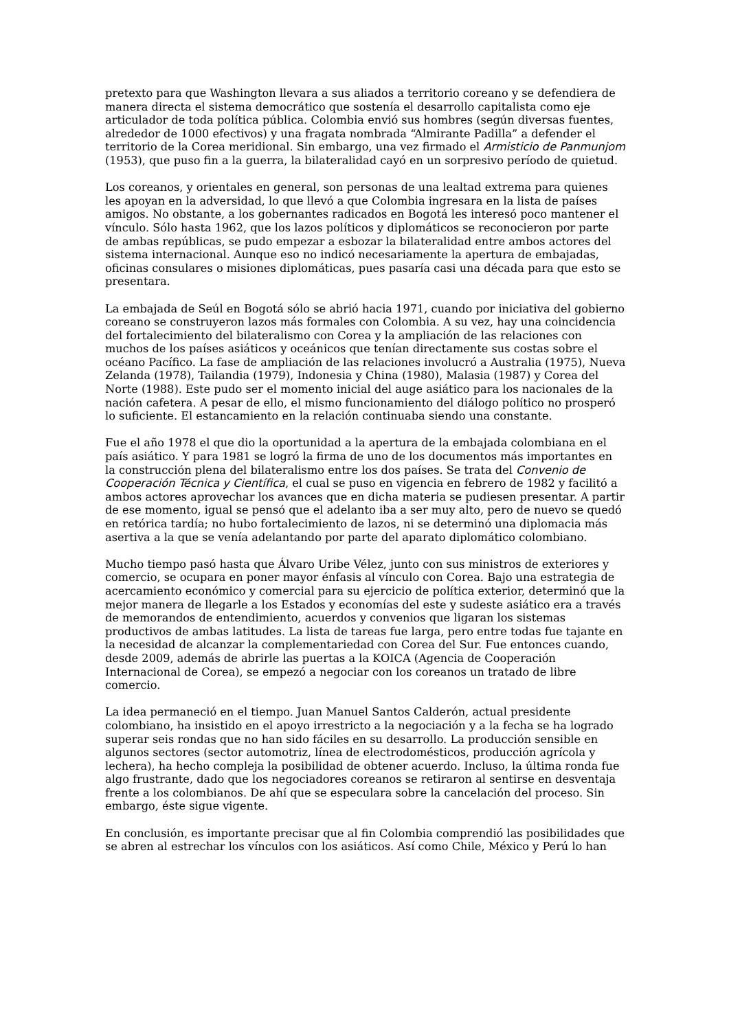pretexto para que Washington llevara a sus aliados a territorio coreano y se defendiera de manera directa el sistema democrático que sostenía el desarrollo capitalista como eje articulador de toda política pública. Colombia envió sus hombres (según diversas fuentes, alrededor de 1000 efectivos) y una fragata nombrada “Almirante Padilla” a defender el territorio de la Corea meridional. Sin embargo, una vez firmado el Armisticio de Panmunjom (1953), que puso fin a la guerra, la bilateralidad cayó en un sorpresivo período de quietud.
Los coreanos, y orientales en general, son personas de una lealtad extrema para quienes les apoyan en la adversidad, lo que llevó a que Colombia ingresara en la lista de países amigos. No obstante, a los gobernantes radicados en Bogotá les interesó poco mantener el vínculo. Sólo hasta 1962, que los lazos políticos y diplomáticos se reconocieron por parte de ambas repúblicas, se pudo empezar a esbozar la bilateralidad entre ambos actores del sistema internacional. Aunque eso no indicó necesariamente la apertura de embajadas, oficinas consulares o misiones diplomáticas, pues pasaría casi una década para que esto se presentara.
La embajada de Seúl en Bogotá sólo se abrió hacia 1971, cuando por iniciativa del gobierno coreano se construyeron lazos más formales con Colombia. A su vez, hay una coincidencia del fortalecimiento del bilateralismo con Corea y la ampliación de las relaciones con muchos de los países asiáticos y oceánicos que tenían directamente sus costas sobre el océano Pacífico. La fase de ampliación de las relaciones involucró a Australia (1975), Nueva Zelanda (1978), Tailandia (1979), Indonesia y China (1980), Malasia (1987) y Corea del Norte (1988). Este pudo ser el momento inicial del auge asiático para los nacionales de la nación cafetera. A pesar de ello, el mismo funcionamiento del diálogo político no prosperó lo suficiente. El estancamiento en la relación continuaba siendo una constante.
Fue el año 1978 el que dio la oportunidad a la apertura de la embajada colombiana en el país asiático. Y para 1981 se logró la firma de uno de los documentos más importantes en la construcción plena del bilateralismo entre los dos países. Se trata del Convenio de Cooperación Técnica y Científica, el cual se puso en vigencia en febrero de 1982 y facilitó a ambos actores aprovechar los avances que en dicha materia se pudiesen presentar. A partir de ese momento, igual se pensó que el adelanto iba a ser muy alto, pero de nuevo se quedó en retórica tardía; no hubo fortalecimiento de lazos, ni se determinó una diplomacia más asertiva a la que se venía adelantando por parte del aparato diplomático colombiano.
Mucho tiempo pasó hasta que Álvaro Uribe Vélez, junto con sus ministros de exteriores y comercio, se ocupara en poner mayor énfasis al vínculo con Corea. Bajo una estrategia de acercamiento económico y comercial para su ejercicio de política exterior, determinó que la mejor manera de llegarle a los Estados y economías del este y sudeste asiático era a través de memorandos de entendimiento, acuerdos y convenios que ligaran los sistemas productivos de ambas latitudes. La lista de tareas fue larga, pero entre todas fue tajante en la necesidad de alcanzar la complementariedad con Corea del Sur. Fue entonces cuando, desde 2009, además de abrirle las puertas a la KOICA (Agencia de Cooperación Internacional de Corea), se empezó a negociar con los coreanos un tratado de libre comercio.
La idea permaneció en el tiempo. Juan Manuel Santos Calderón, actual presidente colombiano, ha insistido en el apoyo irrestricto a la negociación y a la fecha se ha logrado superar seis rondas que no han sido fáciles en su desarrollo. La producción sensible en algunos sectores (sector automotriz, línea de electrodomésticos, producción agrícola y lechera), ha hecho compleja la posibilidad de obtener acuerdo. Incluso, la última ronda fue algo frustrante, dado que los negociadores coreanos se retiraron al sentirse en desventaja frente a los colombianos. De ahí que se especulara sobre la cancelación del proceso. Sin embargo, éste sigue vigente.
En conclusión, es importante precisar que al fin Colombia comprendió las posibilidades que se abren al estrechar los vínculos con los asiáticos. Así como Chile, México y Perú lo han